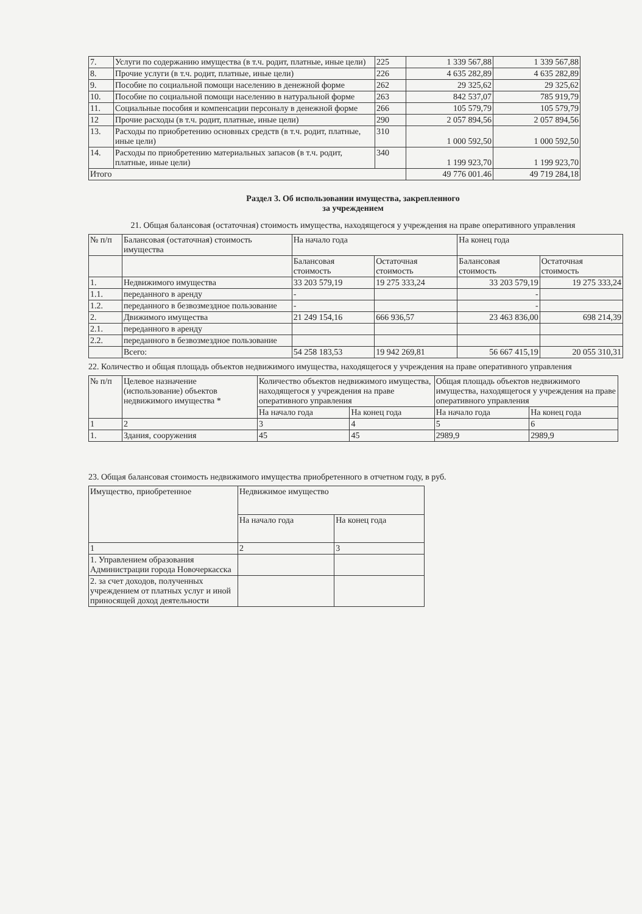| 7. | Услуги по содержанию имущества (в т.ч. родит, платные, иные цели) | 225 | 1 339 567,88 | 1 339 567,88 |
| 8. | Прочие услуги (в т.ч. родит, платные, иные цели) | 226 | 4 635 282,89 | 4 635 282,89 |
| 9. | Пособие по социальной помощи населению в денежной форме | 262 | 29 325,62 | 29 325,62 |
| 10. | Пособие по социальной помощи населению в натуральной форме | 263 | 842 537,07 | 785 919,79 |
| 11. | Социальные пособия и компенсации персоналу в денежной форме | 266 | 105 579,79 | 105 579,79 |
| 12 | Прочие расходы (в т.ч. родит, платные, иные цели) | 290 | 2 057 894,56 | 2 057 894,56 |
| 13. | Расходы по приобретению основных средств (в т.ч. родит, платные, иные цели) | 310 | 1 000 592,50 | 1 000 592,50 |
| 14. | Расходы по приобретению материальных запасов (в т.ч. родит, платные, иные цели) | 340 | 1 199 923,70 | 1 199 923,70 |
| Итого | | | 49 776 001.46 | 49 719 284,18 |
Раздел 3. Об использовании имущества, закрепленного
за учреждением
21. Общая балансовая (остаточная) стоимость имущества, находящегося у учреждения на праве оперативного управления
| № п/п | Балансовая (остаточная) стоимость имущества | На начало года | | На конец года | |
| --- | --- | --- | --- | --- | --- |
| | | Балансовая стоимость | Остаточная стоимость | Балансовая стоимость | Остаточная стоимость |
| 1. | Недвижимого имущества | 33 203 579,19 | 19 275 333,24 | 33 203 579,19 | 19 275 333,24 |
| 1.1. | переданного в аренду | - | | - | |
| 1.2. | переданного в безвозмездное пользование | - | | - | |
| 2. | Движимого имущества | 21 249 154,16 | 666 936,57 | 23 463 836,00 | 698 214,39 |
| 2.1. | переданного в аренду | | | | |
| 2.2. | переданного в безвозмездное пользование | | | | |
| | Всего: | 54 258 183,53 | 19 942 269,81 | 56 667 415,19 | 20 055 310,31 |
22. Количество и общая площадь объектов недвижимого имущества, находящегося у учреждения на праве оперативного управления
| № п/п | Целевое назначение (использование) объектов недвижимого имущества * | Количество объектов недвижимого имущества, находящегося у учреждения на праве оперативного управления | | Общая площадь объектов недвижимого имущества, находящегося у учреждения на праве оперативного управления | |
| --- | --- | --- | --- | --- | --- |
| | | На начало года | На конец года | На начало года | На конец года |
| 1 | 2 | 3 | 4 | 5 | 6 |
| 1. | Здания, сооружения | 45 | 45 | 2989,9 | 2989,9 |
23. Общая балансовая стоимость недвижимого имущества приобретенного в отчетном году, в руб.
| Имущество, приобретенное | Недвижимое имущество | |
| --- | --- | --- |
| | На начало года | На конец года |
| 1 | 2 | 3 |
| 1. Управлением образования Администрации города Новочеркасска | | |
| 2. за счет доходов, полученных учреждением от платных услуг и иной приносящей доход деятельности | | |